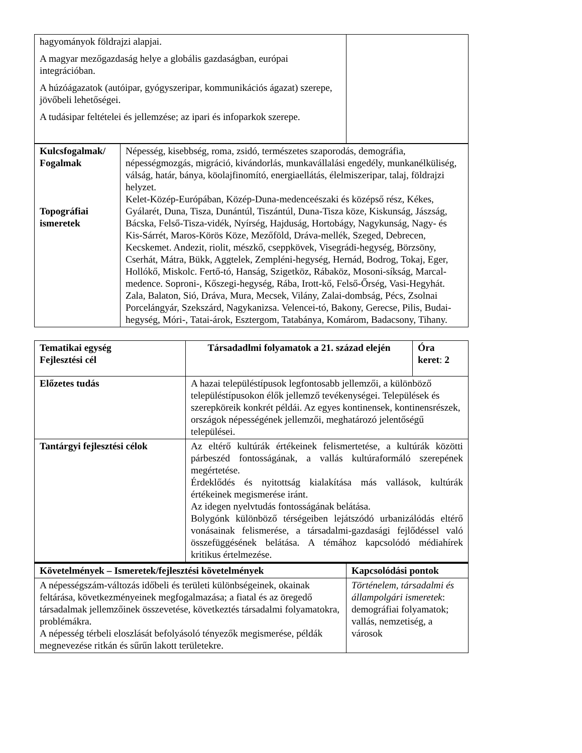| hagyományok földrajzi alapjai. A magyar mezőgazdaság helye a globális gazdaságban, európai integrációban. A húzóágazatok (autóipar, gyógyszeripar, kommunikációs ágazat) szerepe, jövőbeli lehetőségei. A tudásipar feltételei és jellemzése; az ipari és infoparkok szerepe. | |
| Kulcsfogalmak/ Fogalmak Topográfiai ismeretek | Népesség, kisebbség, roma, zsidó, természetes szaporodás, demográfia, népességmozgás, migráció, kivándorlás, munkavállalási engedély, munkanélküliség, válság, határ, bánya, köolajfinomító, energiaellátás, élelmiszeripar, talaj, földrajzi helyzet. Kelet-Közép-Európában, Közép-Duna-medenceészaki és középső rész, Kékes, Gyálarét, Duna, Tisza, Dunántúl, Tiszántúl, Duna-Tisza köze, Kiskunság, Jászság, Bácska, Felső-Tisza-vidék, Nyírség, Hajduság, Hortobágy, Nagykunság, Nagy- és Kis-Sárrét, Maros-Körös Köze, Mezőföld, Dráva-mellék, Szeged, Debrecen, Kecskemet. Andezit, riolit, mészkő, cseppkövek, Visegrádi-hegység, Börzsöny, Cserhát, Mátra, Bükk, Aggtelek, Zempléni-hegység, Hernád, Bodrog, Tokaj, Eger, Hollókő, Miskolc. Fertő-tó, Hanság, Szigetköz, Rábaköz, Mosoni-síkság, Marcal-medence. Soproni-, Kőszegi-hegység, Rába, Irott-kő, Felső-Őrség, Vasi-Hegyhát. Zala, Balaton, Sió, Dráva, Mura, Mecsek, Vilány, Zalai-dombság, Pécs, Zsolnai Porcelángyár, Szekszárd, Nagykanizsa. Velencei-tó, Bakony, Gerecse, Pilis, Budai-hegység, Móri-, Tatai-árok, Esztergom, Tatabánya, Komárom, Badacsony, Tihany. |
| Tematikai egység Fejlesztési cél | Társadadlmi folyamatok a 21. század elején | Óra keret : 2 |
| --- | --- | --- |
| Előzetes tudás | A hazai településtípusok legfontosabb jellemzői, a különböző településtípusokon élők jellemző tevékenységei. Települések és szerepköreik konkrét példái. Az egyes kontinensek, kontinensrészek, országok népességének jellemzői, meghatározó jelentőségű települései. | |
| Tantárgyi fejlesztési célok | Az eltérő kultúrák értékeinek felismertetése, a kultúrák közötti párbeszéd fontosságának, a vallás kultúraformáló szerepének megértetése. Érdeklődés és nyitottság kialakítása más vallások, kultúrák értékeinek megismerése iránt. Az idegen nyelvtudás fontosságának belátása. Bolygónk különböző térségeiben lejátszódó urbanizálódás eltérő vonásainak felismerése, a társadalmi-gazdasági fejlődéssel való összefüggésének belátása. A témához kapcsolódó médiahírek kritikus értelmezése. | |
| Követelmények – Ismeretek/fejlesztési követelmények | Kapcsolódási pontok |
| --- | --- |
| A népességszám-változás időbeli és területi különbségeinek, okainak feltárása, következményeinek megfogalmazása; a fiatal és az öregedő társadalmak jellemzőinek összevetése, következtés társadalmi folyamatokra, problémákra. A népesség térbeli eloszlását befolyásoló tényezők megismerése, példák megnevezése ritkán és sűrűn lakott területekre. | Történelem, társadalmi és állampolgári ismeretek : demográfiai folyamatok; vallás, nemzetiség, a városok |